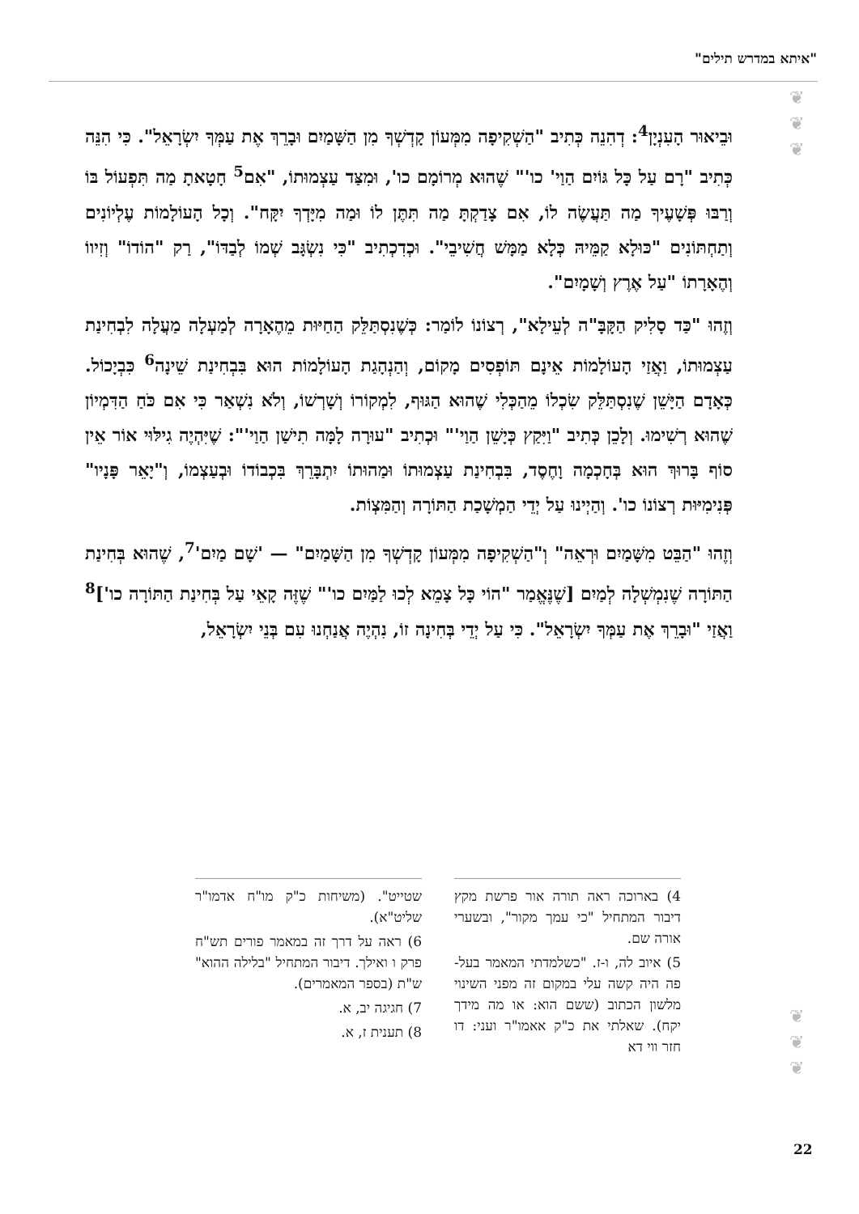"איתא במדרש תילים"
❦
❦
❦
וּבֵיאוּר הָעִנְיָן<sup>4</sup>: דְהִנֵה כְּתִיב "הַשְׁקִיפָה מִמְּעוֹן קָדְשְׁךָ מִן הַשָּׁמַיִם וּבָרֵךְ אֶת עַמְּךָ יִשְׂרָאֵל". כִּי הִנֵּה כְּתִיב "רָם עַל כָּל גּוֹיִם הַוַי' כו'" שֶׁהוּא מְרוֹמָם כו', וּמִצַּד עַצְמוּתוֹ, "אִם<sup>5</sup> חָטָאתָ מַה תִּפְעוֹל בּוֹ וְרַבּוּ פְּשָׁעֶיךָ מַה תַּעֲשֶׂה לוֹ, אִם צָדַקְתָּ מַה תִּתֶּן לוֹ וּמַה מִיָּדְךָ יִקָּח". וְכָל הָעוֹלָמוֹת עֶלְיוֹנִים וְתַחְתּוֹנִים "כּוּלָא קַמֵּיהּ כְּלָא מַמָּשׁ חֲשִׁיבֵי". וּכְדִכְתִיב "כִּי נִשְׂגָּב שְׁמוֹ לְבַדּוֹ", רַק "הוֹדוֹ" וְזִיווֹ וְהֶאָרָתוֹ "עַל אֶרֶץ וְשָׁמָיִם".
וְזֶהוּ "כַּד סָלִיק הַקָּבָּ"ה לְעֵילָא", רְצוֹנוֹ לוֹמַר: כְּשֶׁנִסְתַּלֵּק הַחַיּוּת מֵהֶאָרָה לְמַעְלָה מַעֲלָה לִבְחִינַת עַצְמוּתוֹ, וַאֲזַי הָעוֹלָמוֹת אֵינָם תּוֹפְסִים מָקוֹם, וְהַנְהָגַת הָעוֹלָמוֹת הוּא בִּבְחִינַת שֵׁינָה<sup>6</sup> כִּבְיָכוֹל. כְּאָדָם הַיָּשֵׁן שֶׁנִסְתַּלֵּק שִׂכְלוֹ מֵהַכְּלִי שֶׁהוּא הַגּוּף, לִמְקוֹרוֹ וְשָׁרְשׁוֹ, וְלֹא נִשְׁאַר כִּי אִם כֹּחַ הַדִּמְיוֹן שֶׁהוּא רְשִׁימוּ. וְלָכֵן כְּתִיב "וַיִּקַץ כְּיָשֵׁן הַוַי'" וּכְתִיב "עוּרָה לָמָּה תִישַׁן הַוַי'": שֶׁיִּהְיֶה גִילּוּי אוֹר אֵין סוֹף בָּרוּךְ הוּא בְּחָכְמָה וָחֶסֶד, בִּבְחִינַת עַצְמוּתוֹ וּמַהוּתוֹ יִתְבָּרֵךְ בִּכְבוֹדוֹ וּבְעַצְמוֹ, וְ"יָאֵר פָּנָיו" פְּנִימִיּוּת רְצוֹנוֹ כו'. וְהַיְינוּ עַל יְדֵי הַמְשָׁכַת הַתּוֹרָה וְהַמִּצְוֹת.
וְזֶהוּ "הַבֵּט מִשָּׁמַיִם וּרְאֵה" וְ"הַשְׁקִיפָה מִמְּעוֹן קָדְשְׁךָ מִן הַשָּׁמַיִם" — 'שָׁם מַיִם'<sup>7</sup>, שֶׁהוּא בְּחִינַת הַתּוֹרָה שֶׁנִמְשְׁלָה לְמַיִם [שֶׁנֶּאֱמַר "הוֹי כָּל צָמֵא לְכוּ לַמַּיִם כו'" שֶׁזֶּה קָאֵי עַל בְּחִינַת הַתּוֹרָה כו']<sup>8</sup> וַאֲזַי "וּבָרֵךְ אֶת עַמְּךָ יִשְׂרָאֵל". כִּי עַל יְדֵי בְּחִינָה זוֹ, נִהְיֶה אֲנַחְנוּ עִם בְּנֵי יִשְׂרָאֵל,
4) בארוכה ראה תורה אור פרשת מקץ דיבור המתחיל "כי עמך מקור", ובשערי אורה שם.
5) איוב לה, ו-ז. "כשלמדתי המאמר בעל-פה היה קשה עלי במקום זה מפני השינוי מלשון הכתוב (ששם הוא: או מה מידך יקח). שאלתי את כ"ק אאמו"ר ועני: דו חזר ווי דא
שטייט". (משיחות כ"ק מו"ח אדמו"ר שליט"א).
6) ראה על דרך זה במאמר פורים תש"ח פרק ו ואילך. דיבור המתחיל "בלילה ההוא" ש"ת (בספר המאמרים).
7) חגיגה יב, א.
8) תענית ז, א.
❦
❦
❦
22